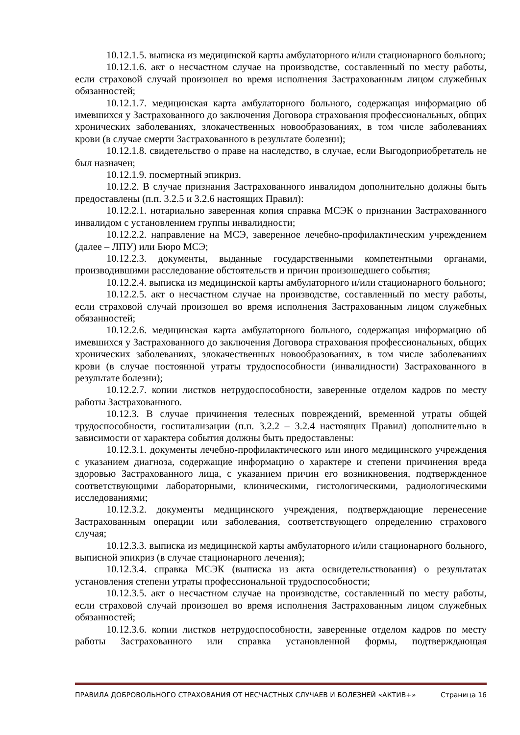10.12.1.5. выписка из медицинской карты амбулаторного и/или стационарного больного;
10.12.1.6. акт о несчастном случае на производстве, составленный по месту работы, если страховой случай произошел во время исполнения Застрахованным лицом служебных обязанностей;
10.12.1.7. медицинская карта амбулаторного больного, содержащая информацию об имевшихся у Застрахованного до заключения Договора страхования профессиональных, общих хронических заболеваниях, злокачественных новообразованиях, в том числе заболеваниях крови (в случае смерти Застрахованного в результате болезни);
10.12.1.8. свидетельство о праве на наследство, в случае, если Выгодоприобретатель не был назначен;
10.12.1.9. посмертный эпикриз.
10.12.2. В случае признания Застрахованного инвалидом дополнительно должны быть предоставлены (п.п. 3.2.5 и 3.2.6 настоящих Правил):
10.12.2.1. нотариально заверенная копия справка МСЭК о признании Застрахованного инвалидом с установлением группы инвалидности;
10.12.2.2. направление на МСЭ, заверенное лечебно-профилактическим учреждением (далее – ЛПУ) или Бюро МСЭ;
10.12.2.3. документы, выданные государственными компетентными органами, производившими расследование обстоятельств и причин произошедшего события;
10.12.2.4. выписка из медицинской карты амбулаторного и/или стационарного больного;
10.12.2.5. акт о несчастном случае на производстве, составленный по месту работы, если страховой случай произошел во время исполнения Застрахованным лицом служебных обязанностей;
10.12.2.6. медицинская карта амбулаторного больного, содержащая информацию об имевшихся у Застрахованного до заключения Договора страхования профессиональных, общих хронических заболеваниях, злокачественных новообразованиях, в том числе заболеваниях крови (в случае постоянной утраты трудоспособности (инвалидности) Застрахованного в результате болезни);
10.12.2.7. копии листков нетрудоспособности, заверенные отделом кадров по месту работы Застрахованного.
10.12.3. В случае причинения телесных повреждений, временной утраты общей трудоспособности, госпитализации (п.п. 3.2.2 – 3.2.4 настоящих Правил) дополнительно в зависимости от характера события должны быть предоставлены:
10.12.3.1. документы лечебно-профилактического или иного медицинского учреждения с указанием диагноза, содержащие информацию о характере и степени причинения вреда здоровью Застрахованного лица, с указанием причин его возникновения, подтвержденное соответствующими лабораторными, клиническими, гистологическими, радиологическими исследованиями;
10.12.3.2. документы медицинского учреждения, подтверждающие перенесение Застрахованным операции или заболевания, соответствующего определению страхового случая;
10.12.3.3. выписка из медицинской карты амбулаторного и/или стационарного больного, выписной эпикриз (в случае стационарного лечения);
10.12.3.4. справка МСЭК (выписка из акта освидетельствования) о результатах установления степени утраты профессиональной трудоспособности;
10.12.3.5. акт о несчастном случае на производстве, составленный по месту работы, если страховой случай произошел во время исполнения Застрахованным лицом служебных обязанностей;
10.12.3.6. копии листков нетрудоспособности, заверенные отделом кадров по месту работы Застрахованного или справка установленной формы, подтверждающая
ПРАВИЛА ДОБРОВОЛЬНОГО СТРАХОВАНИЯ ОТ НЕСЧАСТНЫХ СЛУЧАЕВ И БОЛЕЗНЕЙ «АКТИВ+» Страница 16